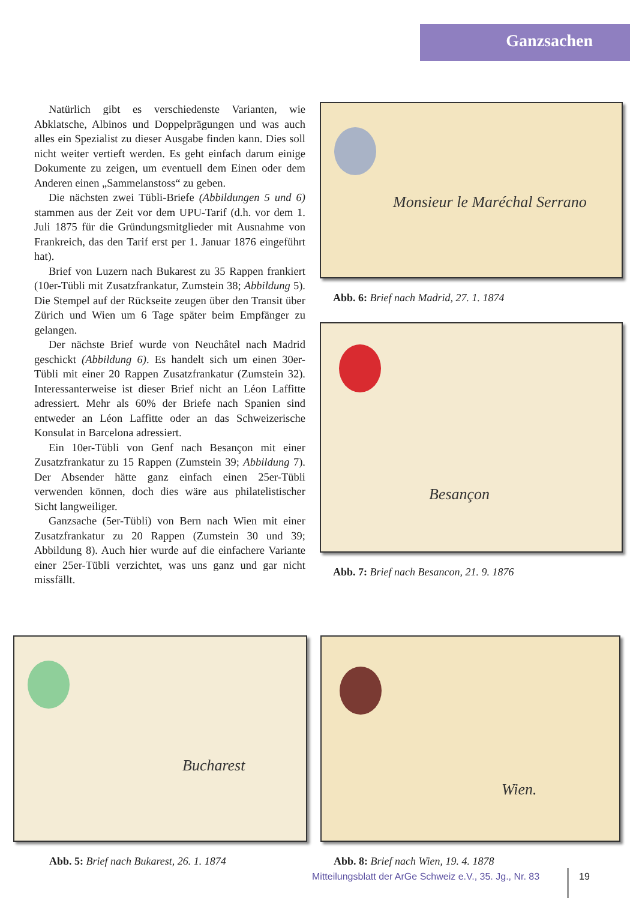Ganzsachen
Natürlich gibt es verschiedenste Varianten, wie Abklatsche, Albinos und Doppelprägungen und was auch alles ein Spezialist zu dieser Ausgabe finden kann. Dies soll nicht weiter vertieft werden. Es geht einfach darum einige Dokumente zu zeigen, um eventuell dem Einen oder dem Anderen einen „Sammelanstoss“ zu geben.
Die nächsten zwei Tübli-Briefe (Abbildungen 5 und 6) stammen aus der Zeit vor dem UPU-Tarif (d.h. vor dem 1. Juli 1875 für die Gründungsmitglieder mit Ausnahme von Frankreich, das den Tarif erst per 1. Januar 1876 eingeführt hat).
Brief von Luzern nach Bukarest zu 35 Rappen frankiert (10er-Tübli mit Zusatzfrankatur, Zumstein 38; Abbildung 5). Die Stempel auf der Rückseite zeugen über den Transit über Zürich und Wien um 6 Tage später beim Empfänger zu gelangen.
Der nächste Brief wurde von Neuchâtel nach Madrid geschickt (Abbildung 6). Es handelt sich um einen 30er-Tübli mit einer 20 Rappen Zusatzfrankatur (Zumstein 32). Interessanterweise ist dieser Brief nicht an Léon Laffitte adressiert. Mehr als 60% der Briefe nach Spanien sind entweder an Léon Laffitte oder an das Schweizerische Konsulat in Barcelona adressiert.
Ein 10er-Tübli von Genf nach Besançon mit einer Zusatzfrankatur zu 15 Rappen (Zumstein 39; Abbildung 7). Der Absender hätte ganz einfach einen 25er-Tübli verwenden können, doch dies wäre aus philatelistischer Sicht langweiliger.
Ganzsache (5er-Tübli) von Bern nach Wien mit einer Zusatzfrankatur zu 20 Rappen (Zumstein 30 und 39; Abbildung 8). Auch hier wurde auf die einfachere Variante einer 25er-Tübli verzichtet, was uns ganz und gar nicht missfällt.
Monsieur le Maréchal Serrano
Abb. 6: Brief nach Madrid, 27. 1. 1874
Besançon
Abb. 7: Brief nach Besancon, 21. 9. 1876
Bucharest
Abb. 5: Brief nach Bukarest, 26. 1. 1874
Wien.
Abb. 8: Brief nach Wien, 19. 4. 1878
Mitteilungsblatt der ArGe Schweiz e.V., 35. Jg., Nr. 83
19